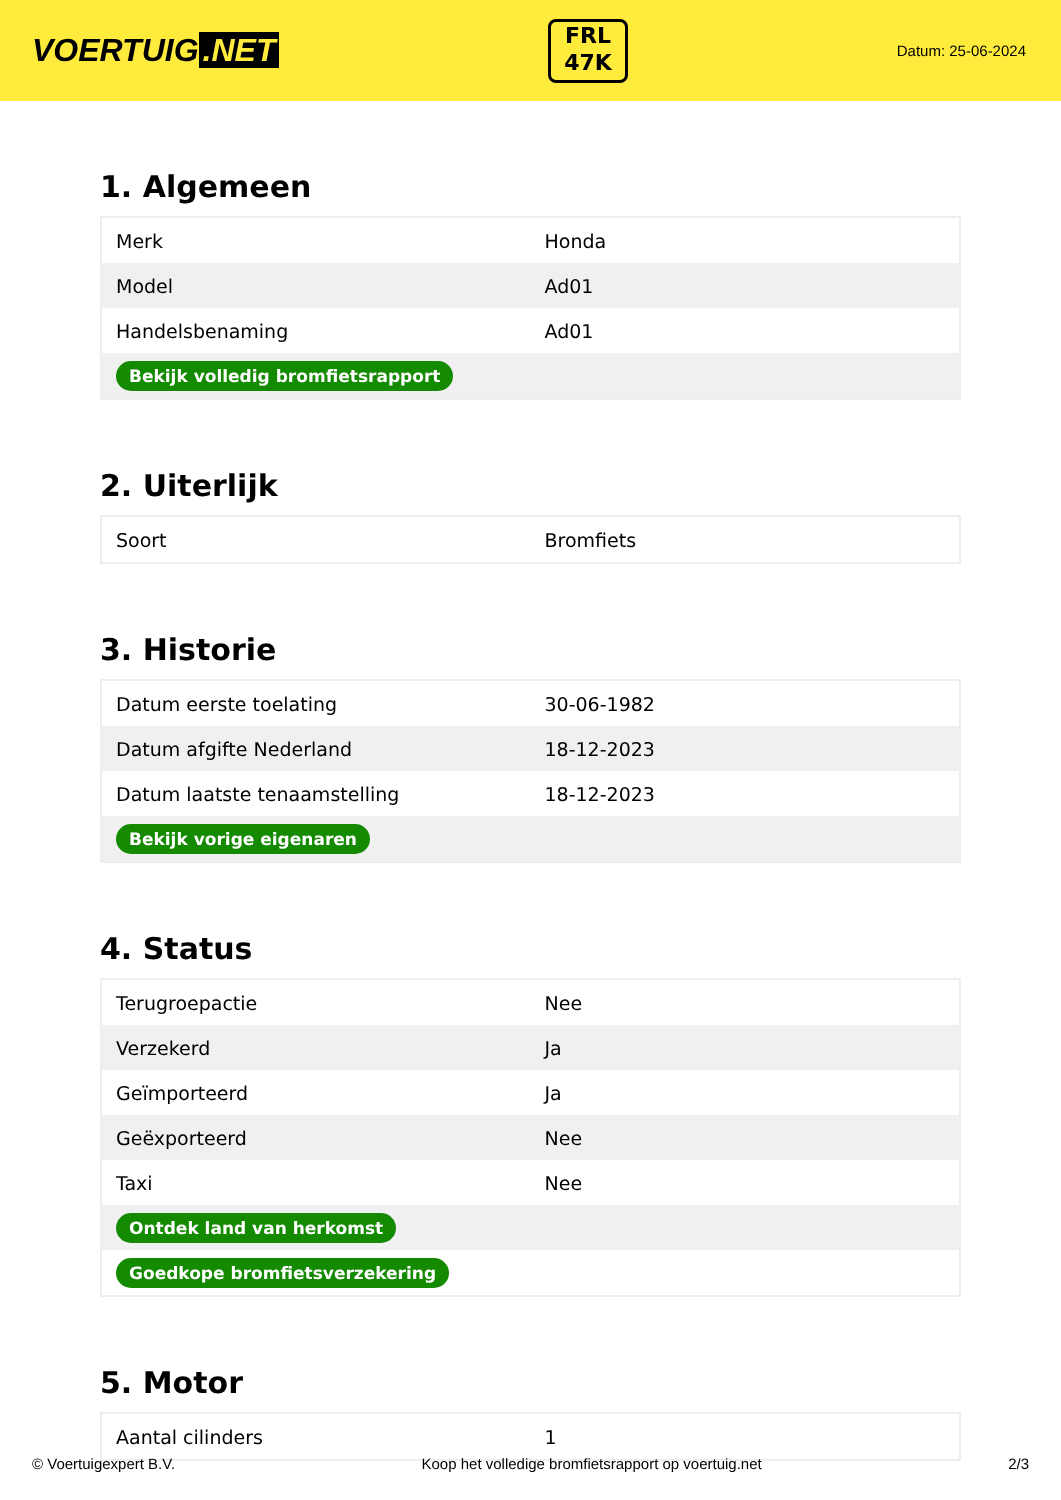VOERTUIG.NET
FRL
47K
Datum: 25-06-2024
1. Algemeen
| Merk | Honda |
| Model | Ad01 |
| Handelsbenaming | Ad01 |
| Bekijk volledig bromfietsrapport | |
2. Uiterlijk
| Soort | Bromfiets |
3. Historie
| Datum eerste toelating | 30-06-1982 |
| Datum afgifte Nederland | 18-12-2023 |
| Datum laatste tenaamstelling | 18-12-2023 |
| Bekijk vorige eigenaren | |
4. Status
| Terugroepactie | Nee |
| Verzekerd | Ja |
| Geïmporteerd | Ja |
| Geëxporteerd | Nee |
| Taxi | Nee |
| Ontdek land van herkomst | |
| Goedkope bromfietsverzekering | |
5. Motor
| Aantal cilinders | 1 |
© Voertuigexpert B.V. Koop het volledige bromfietsrapport op voertuig.net 2/3